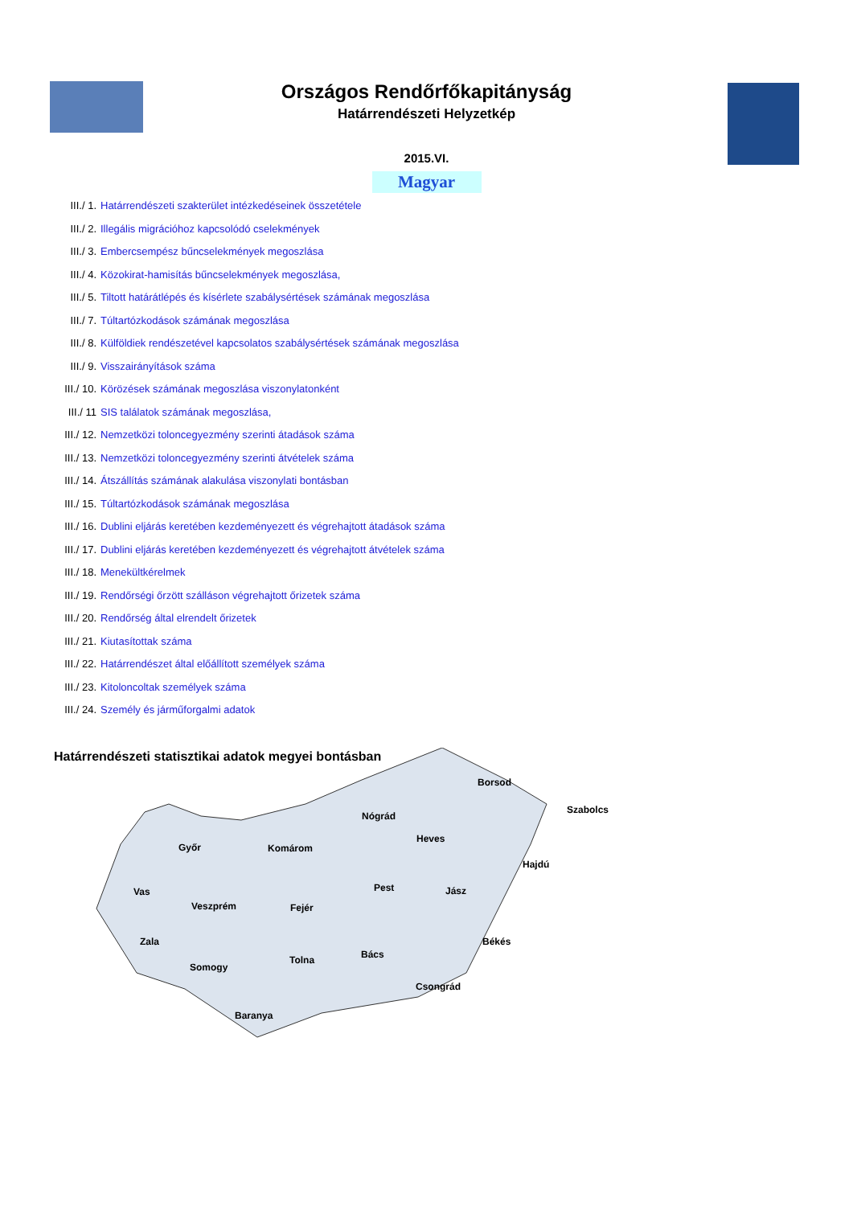Országos Rendőrfőkapitányság
Határrendészeti Helyzetkép
2015.VI.
Magyar
III./ 1. Határrendészeti szakterület intézkedéseinek összetétele
III./ 2. Illegális migrációhoz kapcsolódó cselekmények
III./ 3. Embercsempész bűncselekmények megoszlása
III./ 4. Közokirat-hamisítás bűncselekmények megoszlása,
III./ 5. Tiltott határátlépés és kísérlete szabálysértések számának megoszlása
III./ 7. Túltartózkodások számának megoszlása
III./ 8. Külföldiek rendészetével kapcsolatos szabálysértések számának megoszlása
III./ 9. Visszairányítások száma
III./ 10. Körözések számának megoszlása viszonylatonként
III./ 11 SIS találatok számának megoszlása,
III./ 12. Nemzetközi toloncegyezmény szerinti átadások száma
III./ 13. Nemzetközi toloncegyezmény szerinti átvételek száma
III./ 14. Átszállítás számának alakulása viszonylati bontásban
III./ 15. Túltartózkodások számának megoszlása
III./ 16. Dublini eljárás keretében kezdeményezett és végrehajtott átadások száma
III./ 17. Dublini eljárás keretében kezdeményezett és végrehajtott átvételek száma
III./ 18. Menekültkérelmek
III./ 19. Rendőrségi őrzött szálláson végrehajtott őrizetek száma
III./ 20. Rendőrség által elrendelt őrizetek
III./ 21. Kiutasítottak száma
III./ 22. Határrendészet által előállított személyek száma
III./ 23. Kitoloncoltak személyek száma
III./ 24. Személy és járműforgalmi adatok
Határrendészeti statisztikai adatok megyei bontásban
Borsod
Szabolcs
Nógrád
Heves
Győr Komárom
Hajdú
Vas Pest Jász
Veszprém Fejér
Zala Békés
Bács Tolna
Somogy
Csongrád
Baranya